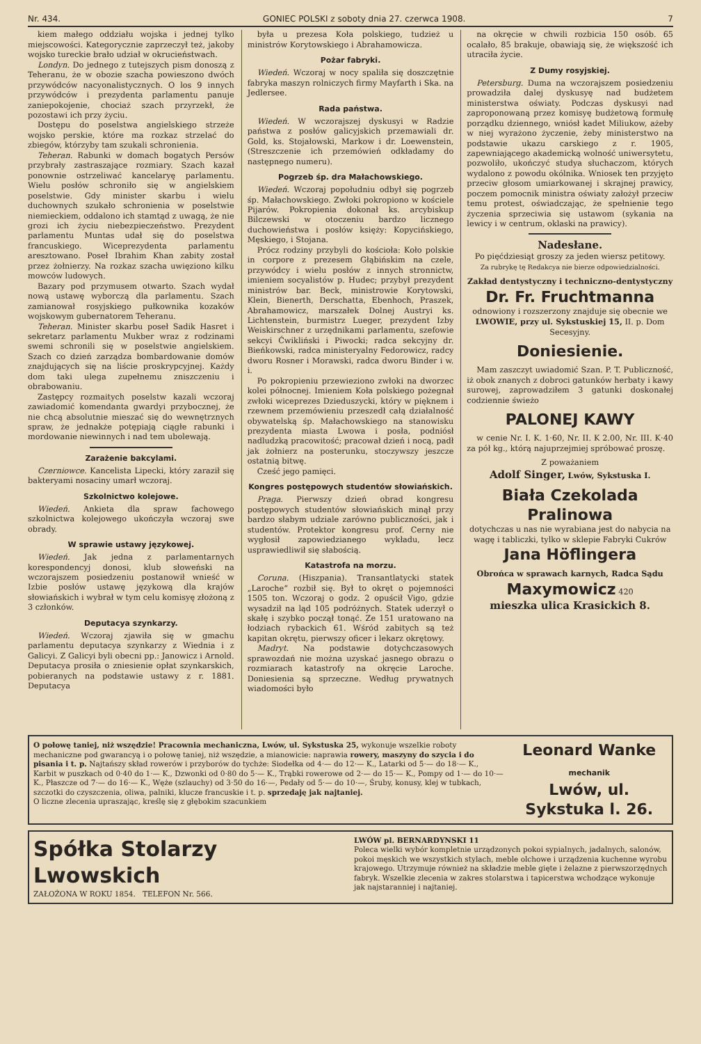Nr. 434. GONIEC POLSKI z soboty dnia 27. czerwca 1908. 7
kiem małego oddziału wojska i jednej tylko miejscowości. Kategorycznie zaprzeczył też, jakoby wojsko tureckie brało udział w okrucieństwach.
Londyn. Do jednego z tutejszych pism donoszą z Teheranu, że w obozie szacha powieszono dwóch przywódców nacyonalistycznych. O los 9 innych przywódców i prezydenta parlamentu panuje zaniepokojenie, chociaż szach przyrzekł, że pozostawi ich przy życiu.
Dostępu do poselstwa angielskiego strzeże wojsko perskie, które ma rozkaz strzelać do zbiegów, którzyby tam szukali schronienia.
Teheran. Rabunki w domach bogatych Persów przybrały zastraszające rozmiary. Szach kazał ponownie ostrzeliwać kancelaryę parlamentu. Wielu posłów schroniło się w angielskiem poselstwie. Gdy minister skarbu i wielu duchownych szukało schronienia w poselstwie niemieckiem, oddalono ich stamtąd z uwagą, że nie grozi ich życiu niebezpieczeństwo. Prezydent parlamentu Muntas udał się do poselstwa francuskiego. Wiceprezydenta parlamentu aresztowano. Poseł Ibrahim Khan zabity został przez żołnierzy. Na rozkaz szacha uwięziono kilku mowców ludowych.
Bazary pod przymusem otwarto. Szach wydał nową ustawę wyborczą dla parlamentu. Szach zamianował rosyjskiego pułkownika kozaków wojskowym gubernatorem Teheranu.
Teheran. Minister skarbu poseł Sadik Hasret i sekretarz parlamentu Mukber wraz z rodzinami swemi schronili się w poselstwie angielskiem. Szach co dzień zarządza bombardowanie domów znajdujących się na liście proskrypcyjnej. Każdy dom taki ulega zupełnemu zniszczeniu i obrabowaniu.
Zastępcy rozmaitych poselstw kazali wczoraj zawiadomić komendanta gwardyi przybocznej, że nie chcą absolutnie mieszać się do wewnętrznych spraw, że jednakże potępiają ciągłe rabunki i mordowanie niewinnych i nad tem ubolewają.
Zarażenie bakcylami.
Czerniowce. Kancelista Lipecki, który zaraził się bakteryami nosaciny umarł wczoraj.
Szkolnictwo kolejowe.
Wiedeń. Ankieta dla spraw fachowego szkolnictwa kolejowego ukończyła wczoraj swe obrady.
W sprawie ustawy językowej.
Wiedeń. Jak jedna z parlamentarnych korespondencyj donosi, klub słoweński na wczorajszem posiedzeniu postanowił wnieść w Izbie posłów ustawę językową dla krajów słowiańskich i wybrał w tym celu komisyę złożoną z 3 członków.
Deputacya szynkarzy.
Wiedeń. Wczoraj zjawiła się w gmachu parlamentu deputacya szynkarzy z Wiednia i z Galicyi. Z Galicyi byli obecni pp.: Janowicz i Arnold. Deputacya prosiła o zniesienie opłat szynkarskich, pobieranych na podstawie ustawy z r. 1881. Deputacya
była u prezesa Koła polskiego, tudzież u ministrów Korytowskiego i Abrahamowicza.
Pożar fabryki.
Wiedeń. Wczoraj w nocy spaliła się doszczętnie fabryka maszyn rolniczych firmy Mayfarth i Ska. na Jedlersee.
Rada państwa.
Wiedeń. W wczorajszej dyskusyi w Radzie państwa z posłów galicyjskich przemawiali dr. Gold, ks. Stojałowski, Markow i dr. Loewenstein, (Streszczenie ich przemówień odkładamy do następnego numeru).
Pogrzeb śp. dra Małachowskiego.
Wiedeń. Wczoraj popołudniu odbył się pogrzeb śp. Małachowskiego. Zwłoki pokropiono w kościele Pijarów. Pokropienia dokonał ks. arcybiskup Bilczewski w otoczeniu bardzo licznego duchowieństwa i posłów księży: Kopycińskiego, Męskiego, i Stojana.
Prócz rodziny przybyli do kościoła: Koło polskie in corpore z prezesem Głąbińskim na czele, przywódcy i wielu posłów z innych stronnictw, imieniem socyalistów p. Hudec; przybył prezydent ministrów bar. Beck, ministrowie Korytowski, Klein, Bienerth, Derschatta, Ebenhoch, Praszek, Abrahamowicz, marszałek Dolnej Austryi ks. Lichtenstein, burmistrz Lueger, prezydent Izby Weiskirschner z urzędnikami parlamentu, szefowie sekcyi Ćwikliński i Piwocki; radca sekcyjny dr. Bieńkowski, radca ministeryalny Fedorowicz, radcy dworu Rosner i Morawski, radca dworu Binder i w. i.
Po pokropieniu przewieziono zwłoki na dworzec kolei północnej. Imieniem Koła polskiego pożegnał zwłoki wiceprezes Dzieduszycki, który w pięknem i rzewnem przemówieniu przeszedł całą działalność obywatelską śp. Małachowskiego na stanowisku prezydenta miasta Lwowa i posła, podniósł nadludzką pracowitość; pracował dzień i nocą, padł jak żołnierz na posterunku, stoczywszy jeszcze ostatnią bitwę.
Cześć jego pamięci.
Kongres postępowych studentów słowiańskich.
Praga. Pierwszy dzień obrad kongresu postępowych studentów słowiańskich minął przy bardzo słabym udziale zarówno publiczności, jak i studentów. Protektor kongresu prof. Cerny nie wygłosił zapowiedzianego wykładu, lecz usprawiedliwił się słabością.
Katastrofa na morzu.
Coruna. (Hiszpania). Transantlatycki statek „Laroche“ rozbił się. Był to okręt o pojemności 1505 ton. Wczoraj o godz. 2 opuścił Vigo, gdzie wysadził na ląd 105 podróżnych. Statek uderzył o skałę i szybko począł tonąć. Ze 151 uratowano na łodziach rybackich 61. Wśród zabitych są też kapitan okrętu, pierwszy oficer i lekarz okrętowy.
Madryt. Na podstawie dotychczasowych sprawozdań nie można uzyskać jasnego obrazu o rozmiarach katastrofy na okręcie Laroche. Doniesienia są sprzeczne. Według prywatnych wiadomości było
na okręcie w chwili rozbicia 150 osób. 65 ocalało, 85 brakuje, obawiają się, że większość ich utraciła życie.
Z Dumy rosyjskiej.
Petersburg. Duma na wczorajszem posiedzeniu prowadziła dalej dyskusyę nad budżetem ministerstwa oświaty. Podczas dyskusyi nad zaproponowaną przez komisyę budżetową formułę porządku dziennego, wniósł kadet Miliukow, ażeby w niej wyrażono życzenie, żeby ministerstwo na podstawie ukazu carskiego z r. 1905, zapewniającego akademicką wolność uniwersytetu, pozwoliło, ukończyć studya słuchaczom, których wydalono z powodu okólnika. Wniosek ten przyjęto przeciw głosom umiarkowanej i skrajnej prawicy, poczem pomocnik ministra oświaty założył przeciw temu protest, oświadczając, że spełnienie tego życzenia sprzeciwia się ustawom (sykania na lewicy i w centrum, oklaski na prawicy).
Nadesłane.
Po pięćdziesiąt groszy za jeden wiersz petitowy.
Za rubrykę tę Redakcya nie bierze odpowiedzialności.
Zakład dentystyczny i techniczno-dentystyczny
Dr. Fr. Fruchtmanna
odnowiony i rozszerzony znajduje się obecnie we LWOWIE, przy ul. Sykstuskiej 15, II. p. Dom Secesyjny.
Doniesienie.
Mam zaszczyt uwiadomić Szan. P. T. Publiczność, iż obok znanych z dobroci gatunków herbaty i kawy surowej, zaprowadziłem 3 gatunki doskonałej codziennie świeżo
PALONEJ KAWY
w cenie Nr. I. K. 1·60, Nr. II. K 2.00, Nr. III. K·40 za pół kg., którą najuprzejmiej spróbować proszę.
Z poważaniem
Adolf Singer, Lwów, Sykstuska I.
Biała Czekolada
Pralinowa
dotychczas u nas nie wyrabiana jest do nabycia na wagę i tabliczki, tylko w sklepie Fabryki Cukrów
Jana Höflingera
Obrońca w sprawach karnych, Radca Sądu
Maxymowicz 420
mieszka ulica Krasickich 8.
O połowę taniej, niż wszędzie! Pracownia mechaniczna, Lwów, ul. Sykstuska 25, wykonuje wszelkie roboty mechaniczne pod gwarancyą i o połowę taniej, niż wszędzie, a mianowicie: naprawia rowery, maszyny do szycia i do pisania i t. p. Najtańszy skład rowerów i przyborów do tychże: Siodełka od 4·— do 12·— K., Latarki od 5·— do 18·— K., Karbit w puszkach od 0·40 do 1·— K., Dzwonki od 0·80 do 5·— K., Trąbki rowerowe od 2·— do 15·— K., Pompy od 1·— do 10·— K., Płaszcze od 7·— do 16·— K., Węże (szlauchy) od 3·50 do 16·—, Pedały od 5·— do 10·—, Śruby, konusy, klej w tubkach, szczotki do czyszczenia, oliwa, palniki, klucze francuskie i t. p. sprzedaję jak najtaniej.
O liczne zlecenia upraszając, kreślę się z głębokim szacunkiem
Leonard Wanke
mechanik
Lwów, ul. Sykstuka l. 26.
Spółka Stolarzy Lwowskich
ZAŁOŻONA W ROKU 1854. TELEFON Nr. 566.
LWÓW pl. BERNARDYNSKI 11
Poleca wielki wybór kompletnie urządzonych pokoi sypialnych, jadalnych, salonów, pokoi męskich we wszystkich stylach, meble olchowe i urządzenia kuchenne wyrobu krajowego. Utrzymuje również na składzie meble gięte i żelazne z pierwszorzędnych fabryk. Wszelkie zlecenia w zakres stolarstwa i tapicerstwa wchodzące wykonuje jak najstaranniej i najtaniej.